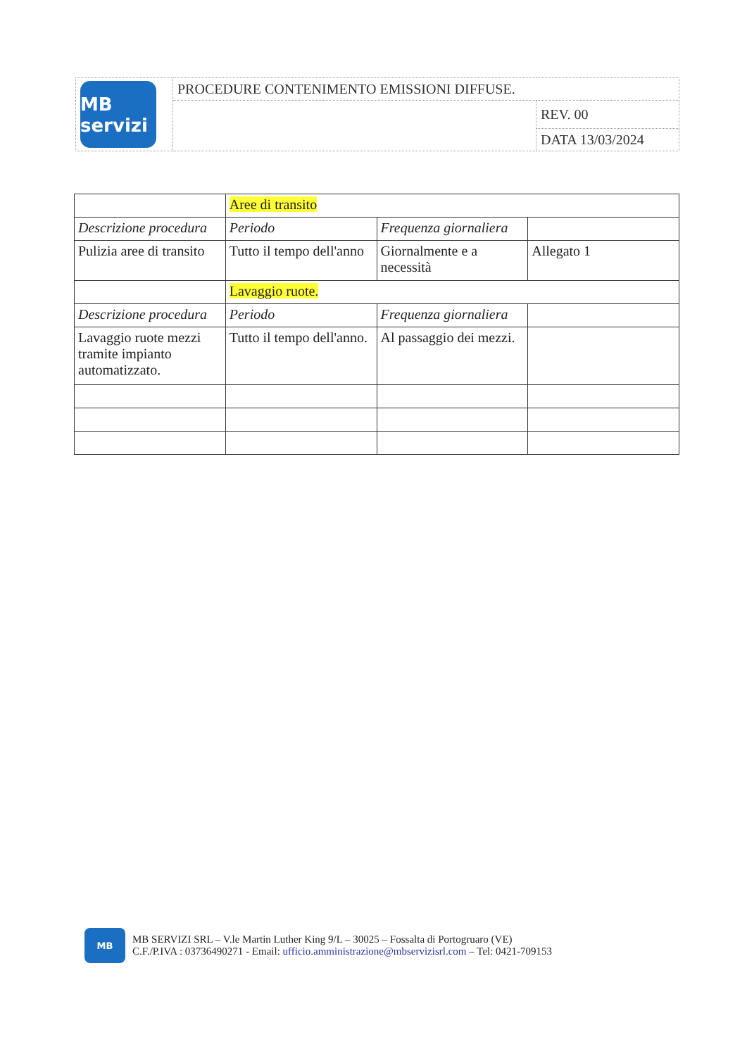| MB servizi | PROCEDURE CONTENIMENTO EMISSIONI DIFFUSE. | |
| | | REV. 00 |
| | | DATA 13/03/2024 |
| | Aree di transito | | |
| Descrizione procedura | Periodo | Frequenza giornaliera | |
| Pulizia aree di transito | Tutto il tempo dell'anno | Giornalmente e a necessità | Allegato 1 |
| | Lavaggio ruote. | | |
| Descrizione procedura | Periodo | Frequenza giornaliera | |
| Lavaggio ruote mezzi tramite impianto automatizzato. | Tutto il tempo dell'anno. | Al passaggio dei mezzi. | |
MB
MB SERVIZI SRL – V.le Martin Luther King 9/L – 30025 – Fossalta di Portogruaro (VE)
C.F./P.IVA : 03736490271 - Email: ufficio.amministrazione@mbservizisrl.com – Tel: 0421-709153